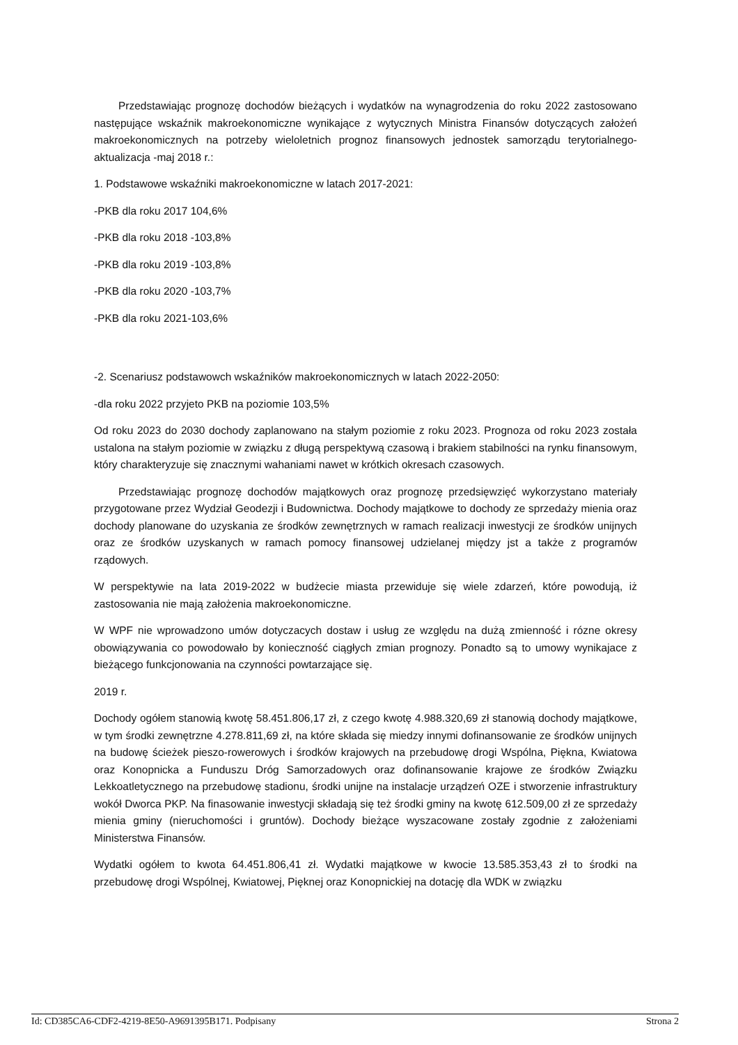Przedstawiając prognozę dochodów bieżących i wydatków na wynagrodzenia do roku 2022 zastosowano następujące wskaźnik makroekonomiczne wynikające z wytycznych Ministra Finansów dotyczących założeń makroekonomicznych na potrzeby wieloletnich prognoz finansowych jednostek samorządu terytorialnego-aktualizacja -maj 2018 r.:
1. Podstawowe wskaźniki makroekonomiczne w latach 2017-2021:
-PKB dla roku 2017 104,6%
-PKB dla roku 2018 -103,8%
-PKB dla roku 2019 -103,8%
-PKB dla roku 2020 -103,7%
-PKB dla roku 2021-103,6%
-2. Scenariusz podstawowch wskaźników makroekonomicznych w latach 2022-2050:
-dla roku 2022 przyjeto PKB na poziomie 103,5%
Od roku 2023 do 2030 dochody zaplanowano na stałym poziomie z roku 2023. Prognoza od roku 2023 została ustalona na stałym poziomie w związku z długą perspektywą czasową i brakiem stabilności na rynku finansowym, który charakteryzuje się znacznymi wahaniami nawet w krótkich okresach czasowych.
Przedstawiając prognozę dochodów majątkowych oraz prognozę przedsięwzięć wykorzystano materiały przygotowane przez Wydział Geodezji i Budownictwa. Dochody majątkowe to dochody ze sprzedaży mienia oraz dochody planowane do uzyskania ze środków zewnętrznych w ramach realizacji inwestycji ze środków unijnych oraz ze środków uzyskanych w ramach pomocy finansowej udzielanej między jst a także z programów rządowych.
W perspektywie na lata 2019-2022 w budżecie miasta przewiduje się wiele zdarzeń, które powodują, iż zastosowania nie mają założenia makroekonomiczne.
W WPF nie wprowadzono umów dotyczacych dostaw i usług ze względu na dużą zmienność i rózne okresy obowiązywania co powodowało by konieczność ciągłych zmian prognozy. Ponadto są to umowy wynikajace z bieżącego funkcjonowania na czynności powtarzające się.
2019 r.
Dochody ogółem stanowią kwotę 58.451.806,17 zł, z czego kwotę 4.988.320,69 zł stanowią dochody majątkowe, w tym środki zewnętrzne 4.278.811,69 zł, na które składa się miedzy innymi dofinansowanie ze środków unijnych na budowę ścieżek pieszo-rowerowych i środków krajowych na przebudowę drogi Wspólna, Piękna, Kwiatowa oraz Konopnicka a Funduszu Dróg Samorzadowych oraz dofinansowanie krajowe ze środków Związku Lekkoatletycznego na przebudowę stadionu, środki unijne na instalacje urządzeń OZE i stworzenie infrastruktury wokół Dworca PKP. Na finasowanie inwestycji składają się też środki gminy na kwotę 612.509,00 zł ze sprzedaży mienia gminy (nieruchomości i gruntów). Dochody bieżące wyszacowane zostały zgodnie z założeniami Ministerstwa Finansów.
Wydatki ogółem to kwota 64.451.806,41 zł. Wydatki majątkowe w kwocie 13.585.353,43 zł to środki na przebudowę drogi Wspólnej, Kwiatowej, Pięknej oraz Konopnickiej na dotację dla WDK w związku
Id: CD385CA6-CDF2-4219-8E50-A9691395B171. Podpisany Strona 2